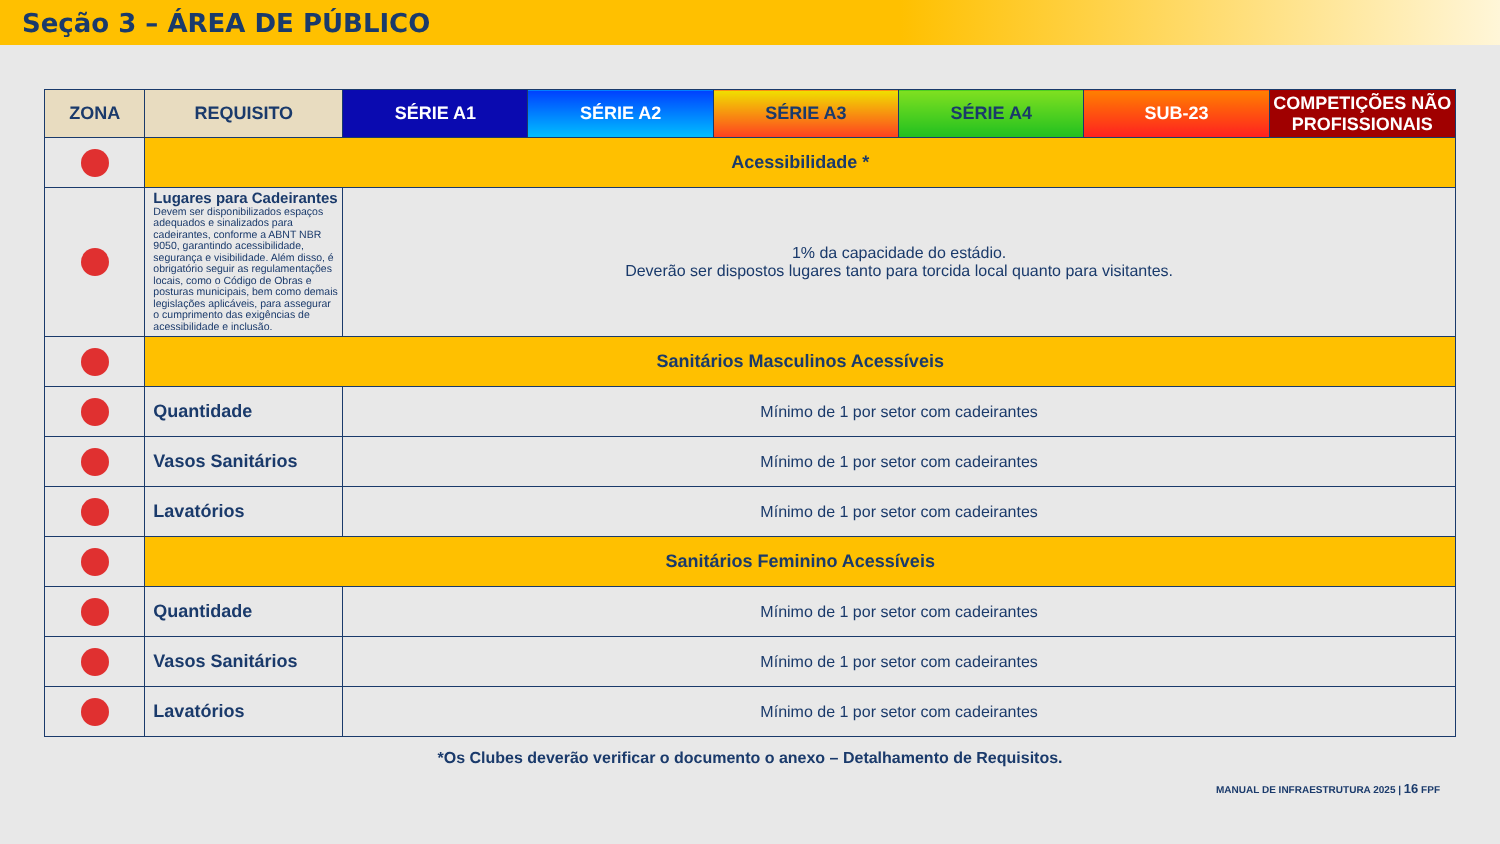Seção 3 – ÁREA DE PÚBLICO
| ZONA | REQUISITO | SÉRIE A1 | SÉRIE A2 | SÉRIE A3 | SÉRIE A4 | SUB-23 | COMPETIÇÕES NÃO PROFISSIONAIS |
| --- | --- | --- | --- | --- | --- | --- | --- |
| | Acessibilidade * | | | | | | |
| | Lugares para Cadeirantes Devem ser disponibilizados espaços adequados e sinalizados para cadeirantes, conforme a ABNT NBR 9050, garantindo acessibilidade, segurança e visibilidade. Além disso, é obrigatório seguir as regulamentações locais, como o Código de Obras e posturas municipais, bem como demais legislações aplicáveis, para assegurar o cumprimento das exigências de acessibilidade e inclusão. | 1% da capacidade do estádio. Deverão ser dispostos lugares tanto para torcida local quanto para visitantes. | | | | | |
| | Sanitários Masculinos Acessíveis | | | | | | |
| | Quantidade | Mínimo de 1 por setor com cadeirantes | | | | | |
| | Vasos Sanitários | Mínimo de 1 por setor com cadeirantes | | | | | |
| | Lavatórios | Mínimo de 1 por setor com cadeirantes | | | | | |
| | Sanitários Feminino Acessíveis | | | | | | |
| | Quantidade | Mínimo de 1 por setor com cadeirantes | | | | | |
| | Vasos Sanitários | Mínimo de 1 por setor com cadeirantes | | | | | |
| | Lavatórios | Mínimo de 1 por setor com cadeirantes | | | | | |
*Os Clubes deverão verificar o documento o anexo – Detalhamento de Requisitos.
MANUAL DE INFRAESTRUTURA 2025 | 16 FPF